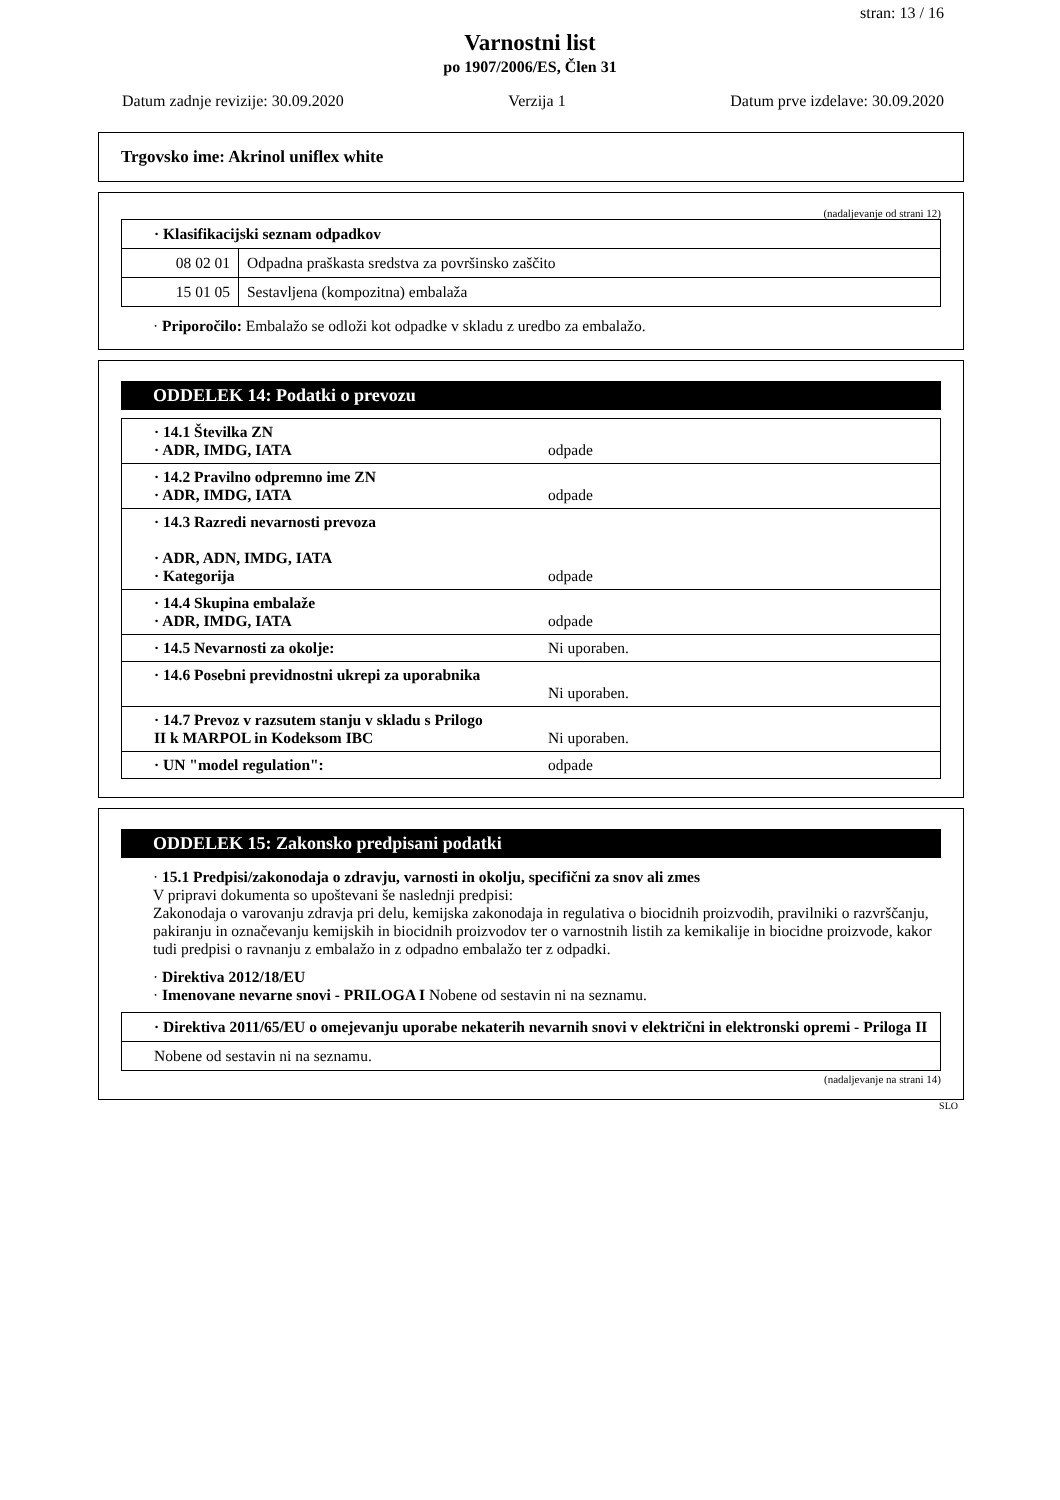stran: 13 / 16
Varnostni list
po 1907/2006/ES, Člen 31
Datum zadnje revizije: 30.09.2020 Verzija 1 Datum prve izdelave: 30.09.2020
Trgovsko ime: Akrinol uniflex white
(nadaljevanje od strani 12)
| · Klasifikacijski seznam odpadkov | |
| 08 02 01 | Odpadna praškasta sredstva za površinsko zaščito |
| 15 01 05 | Sestavljena (kompozitna) embalaža |
· Priporočilo: Embalažo se odloži kot odpadke v skladu z uredbo za embalažo.
ODDELEK 14: Podatki o prevozu
| · 14.1 Številka ZN · ADR, IMDG, IATA | odpade |
| · 14.2 Pravilno odpremno ime ZN · ADR, IMDG, IATA | odpade |
| · 14.3 Razredi nevarnosti prevoza · ADR, ADN, IMDG, IATA · Kategorija | odpade |
| · 14.4 Skupina embalaže · ADR, IMDG, IATA | odpade |
| · 14.5 Nevarnosti za okolje: | Ni uporaben. |
| · 14.6 Posebni previdnostni ukrepi za uporabnika | Ni uporaben. |
| · 14.7 Prevoz v razsutem stanju v skladu s Prilogo II k MARPOL in Kodeksom IBC | Ni uporaben. |
| · UN "model regulation": | odpade |
ODDELEK 15: Zakonsko predpisani podatki
· 15.1 Predpisi/zakonodaja o zdravju, varnosti in okolju, specifični za snov ali zmes
V pripravi dokumenta so upoštevani še naslednji predpisi:
Zakonodaja o varovanju zdravja pri delu, kemijska zakonodaja in regulativa o biocidnih proizvodih, pravilniki o razvrščanju, pakiranju in označevanju kemijskih in biocidnih proizvodov ter o varnostnih listih za kemikalije in biocidne proizvode, kakor tudi predpisi o ravnanju z embalažo in z odpadno embalažo ter z odpadki.
· Direktiva 2012/18/EU
· Imenovane nevarne snovi - PRILOGA I Nobene od sestavin ni na seznamu.
| · Direktiva 2011/65/EU o omejevanju uporabe nekaterih nevarnih snovi v električni in elektronski opremi - Priloga II |
| Nobene od sestavin ni na seznamu. |
(nadaljevanje na strani 14)
SLO